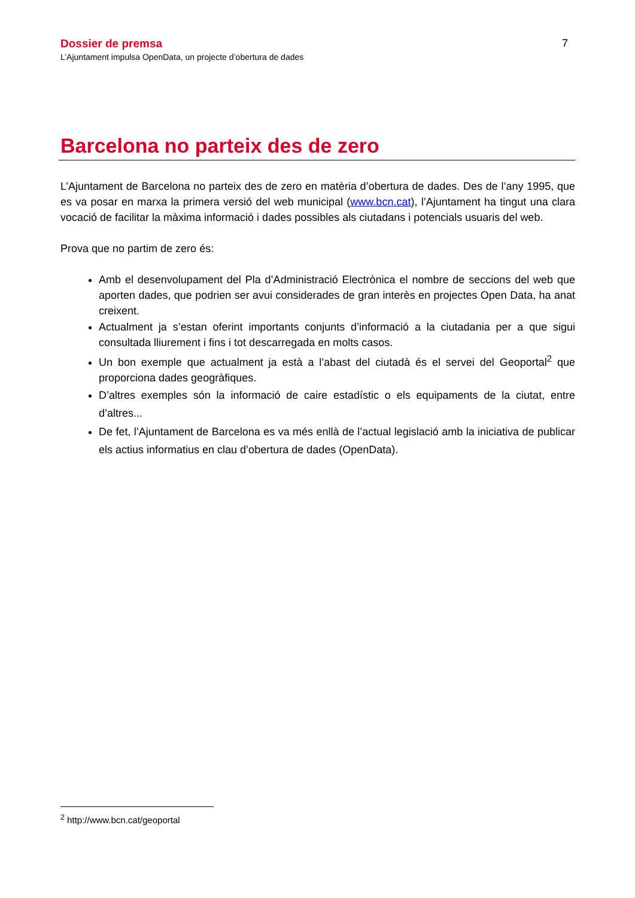Dossier de premsa
L’Ajuntament impulsa OpenData, un projecte d’obertura de dades
7
Barcelona no parteix des de zero
L’Ajuntament de Barcelona no parteix des de zero en matèria d’obertura de dades. Des de l’any 1995, que es va posar en marxa la primera versió del web municipal (www.bcn.cat), l’Ajuntament ha tingut una clara vocació de facilitar la màxima informació i dades possibles als ciutadans i potencials usuaris del web.
Prova que no partim de zero és:
Amb el desenvolupament del Pla d’Administració Electrònica el nombre de seccions del web que aporten dades, que podrien ser avui considerades de gran interès en projectes Open Data, ha anat creixent.
Actualment ja s’estan oferint importants conjunts d’informació a la ciutadania per a que sigui consultada lliurement i fins i tot descarregada en molts casos.
Un bon exemple que actualment ja està a l’abast del ciutadà és el servei del Geoportal<sup>2</sup> que proporciona dades geogràfiques.
D’altres exemples són la informació de caire estadístic o els equipaments de la ciutat, entre d’altres...
De fet, l’Ajuntament de Barcelona es va més enllà de l’actual legislació amb la iniciativa de publicar els actius informatius en clau d’obertura de dades (OpenData).
<sup>2</sup> http://www.bcn.cat/geoportal